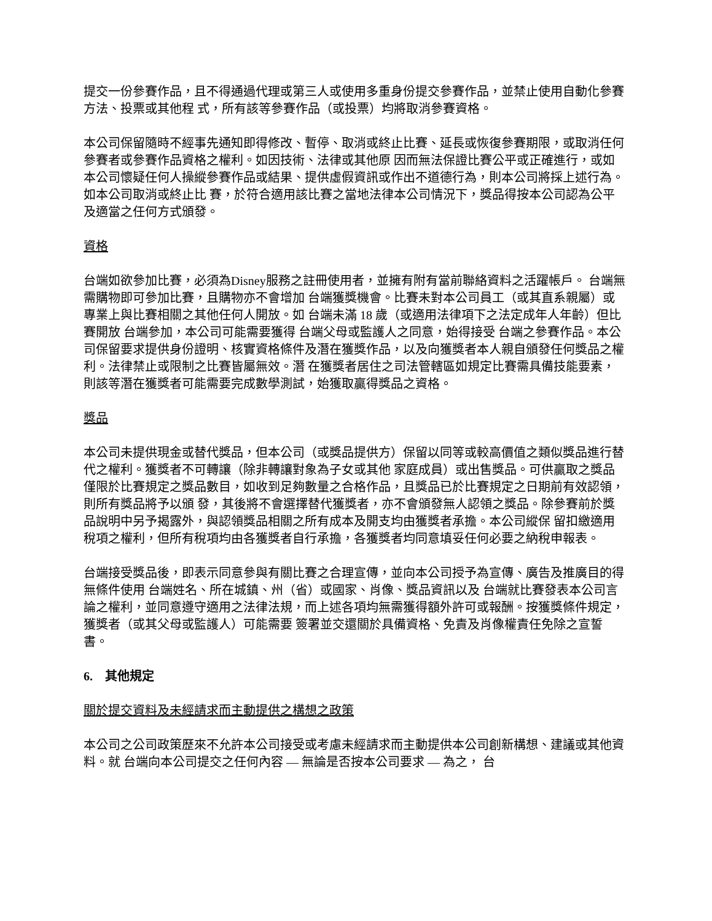提交一份參賽作品，且不得通過代理或第三人或使用多重身份提交參賽作品，並禁止使用自動化參賽方法、投票或其他程 式，所有該等參賽作品（或投票）均將取消參賽資格。
本公司保留隨時不經事先通知即得修改、暫停、取消或終止比賽、延長或恢復參賽期限，或取消任何參賽者或參賽作品資格之權利。如因技術、法律或其他原 因而無法保證比賽公平或正確進行，或如本公司懷疑任何人操縱參賽作品或結果、提供虛假資訊或作出不道德行為，則本公司將採上述行為。如本公司取消或終止比 賽，於符合適用該比賽之當地法律本公司情況下，獎品得按本公司認為公平及適當之任何方式頒發。
資格
台端如欲參加比賽，必須為Disney服務之註冊使用者，並擁有附有當前聯絡資料之活躍帳戶。 台端無需購物即可參加比賽，且購物亦不會增加 台端獲獎機會。比賽未對本公司員工（或其直系親屬）或專業上與比賽相關之其他任何人開放。如 台端未滿 18 歲（或適用法律項下之法定成年人年齡）但比賽開放 台端參加，本公司可能需要獲得 台端父母或監護人之同意，始得接受 台端之參賽作品。本公司保留要求提供身份證明、核實資格條件及潛在獲獎作品，以及向獲獎者本人親自頒發任何獎品之權利。法律禁止或限制之比賽皆屬無效。潛 在獲獎者居住之司法管轄區如規定比賽需具備技能要素，則該等潛在獲獎者可能需要完成數學測試，始獲取贏得獎品之資格。
獎品
本公司未提供現金或替代獎品，但本公司（或獎品提供方）保留以同等或較高價值之類似獎品進行替代之權利。獲獎者不可轉讓（除非轉讓對象為子女或其他 家庭成員）或出售獎品。可供贏取之獎品僅限於比賽規定之獎品數目，如收到足夠數量之合格作品，且獎品已於比賽規定之日期前有效認領，則所有獎品將予以頒 發，其後將不會選擇替代獲獎者，亦不會頒發無人認領之獎品。除參賽前於獎品說明中另予揭露外，與認領獎品相關之所有成本及開支均由獲獎者承擔。本公司縱保 留扣繳適用稅項之權利，但所有稅項均由各獲獎者自行承擔，各獲獎者均同意填妥任何必要之納稅申報表。
台端接受獎品後，即表示同意參與有關比賽之合理宣傳，並向本公司授予為宣傳、廣告及推廣目的得無條件使用 台端姓名、所在城鎮、州（省）或國家、肖像、獎品資訊以及 台端就比賽發表本公司言論之權利，並同意遵守適用之法律法規，而上述各項均無需獲得額外許可或報酬。按獲獎條件規定，獲獎者（或其父母或監護人）可能需要 簽署並交還關於具備資格、免責及肖像權責任免除之宣誓書。
6. 其他規定
關於提交資料及未經請求而主動提供之構想之政策
本公司之公司政策歷來不允許本公司接受或考慮未經請求而主動提供本公司創新構想、建議或其他資料。就 台端向本公司提交之任何內容 — 無論是否按本公司要求 — 為之， 台